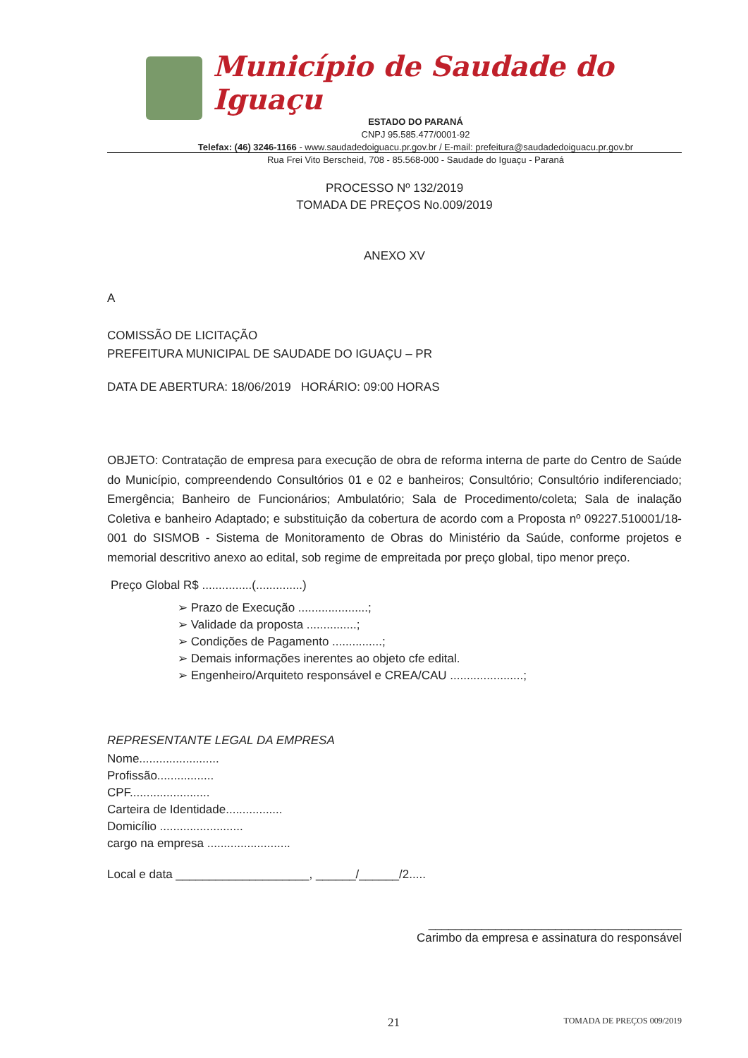Município de Saudade do Iguaçu
ESTADO DO PARANÁ
CNPJ 95.585.477/0001-92
Telefax: (46) 3246-1166 - www.saudadedoiguacu.pr.gov.br / E-mail: prefeitura@saudadedoiguacu.pr.gov.br
Rua Frei Vito Berscheid, 708 - 85.568-000 - Saudade do Iguaçu - Paraná
PROCESSO Nº 132/2019
TOMADA DE PREÇOS No.009/2019
ANEXO XV
A
COMISSÃO DE LICITAÇÃO
PREFEITURA MUNICIPAL DE SAUDADE DO IGUAÇU – PR
DATA DE ABERTURA: 18/06/2019 HORÁRIO: 09:00 HORAS
OBJETO: Contratação de empresa para execução de obra de reforma interna de parte do Centro de Saúde do Município, compreendendo Consultórios 01 e 02 e banheiros; Consultório; Consultório indiferenciado; Emergência; Banheiro de Funcionários; Ambulatório; Sala de Procedimento/coleta; Sala de inalação Coletiva e banheiro Adaptado; e substituição da cobertura de acordo com a Proposta nº 09227.510001/18-001 do SISMOB - Sistema de Monitoramento de Obras do Ministério da Saúde, conforme projetos e memorial descritivo anexo ao edital, sob regime de empreitada por preço global, tipo menor preço.
Preço Global R$ ...............(..............)
➢ Prazo de Execução .....................;
➢ Validade da proposta ...............;
➢ Condições de Pagamento ...............;
➢ Demais informações inerentes ao objeto cfe edital.
➢ Engenheiro/Arquiteto responsável e CREA/CAU ......................;
REPRESENTANTE LEGAL DA EMPRESA
Nome........................
Profissão.................
CPF........................
Carteira de Identidade.................
Domicílio .........................
cargo na empresa .........................
Local e data ____________________, ______/______/2.....
______________________________________
Carimbo da empresa e assinatura do responsável
21 TOMADA DE PREÇOS 009/2019